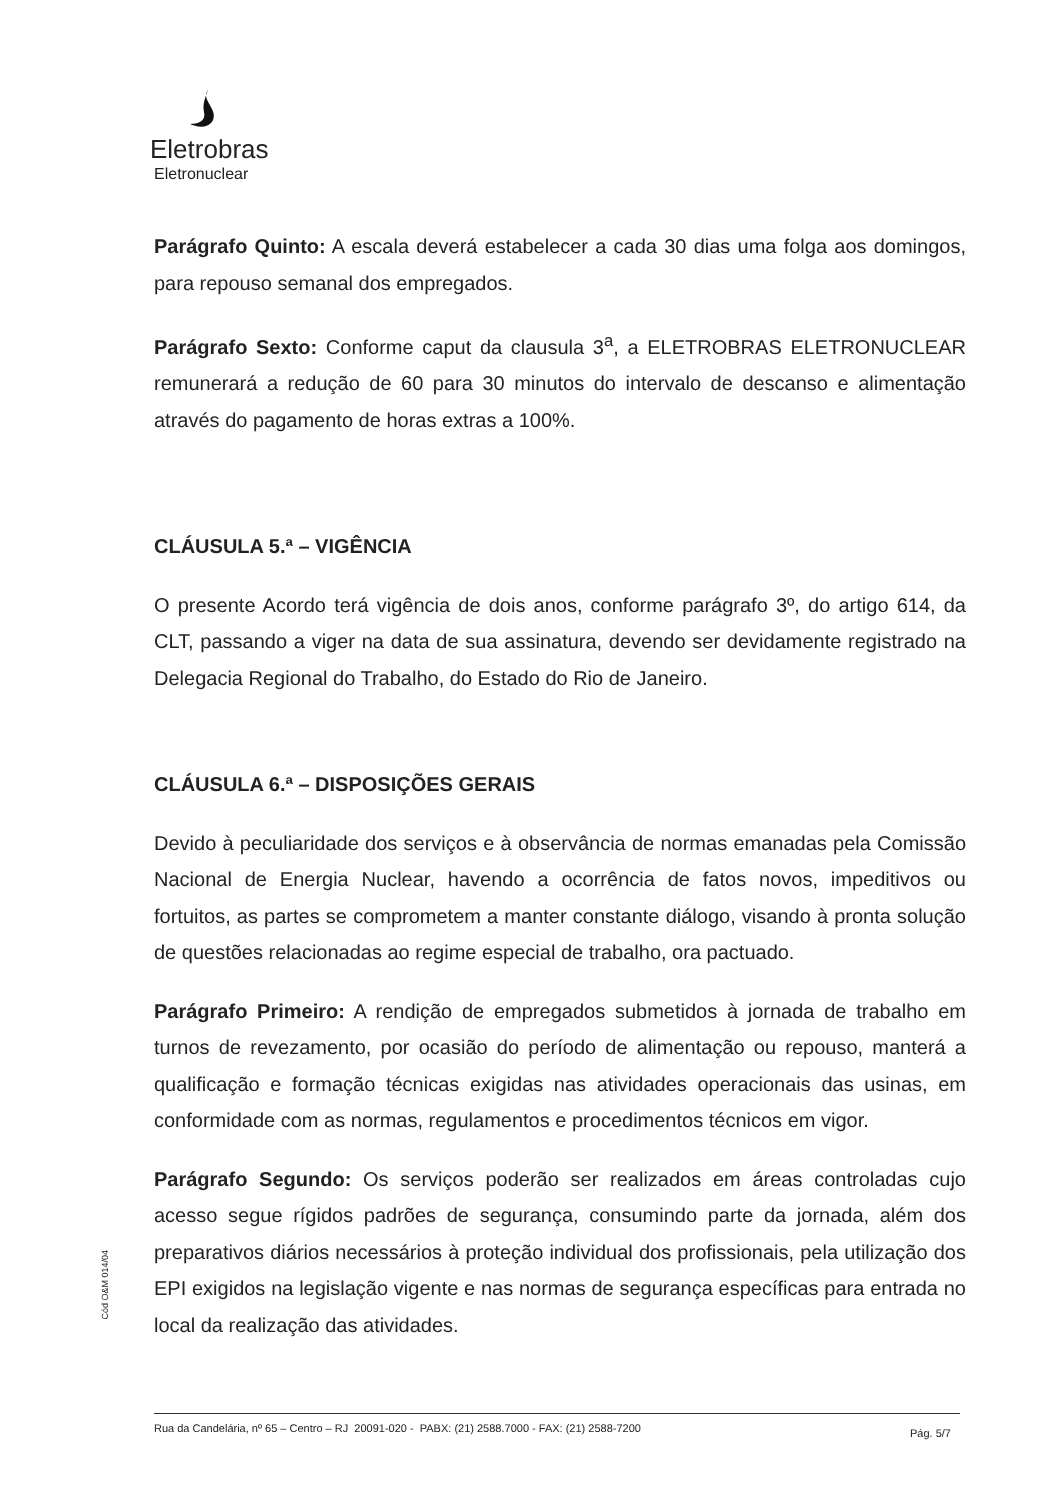Eletrobras
Eletronuclear
Parágrafo Quinto: A escala deverá estabelecer a cada 30 dias uma folga aos domingos, para repouso semanal dos empregados.
Parágrafo Sexto: Conforme caput da clausula 3<sup>a</sup>, a ELETROBRAS ELETRONUCLEAR remunerará a redução de 60 para 30 minutos do intervalo de descanso e alimentação através do pagamento de horas extras a 100%.
CLÁUSULA 5.ª – VIGÊNCIA
O presente Acordo terá vigência de dois anos, conforme parágrafo 3º, do artigo 614, da CLT, passando a viger na data de sua assinatura, devendo ser devidamente registrado na Delegacia Regional do Trabalho, do Estado do Rio de Janeiro.
CLÁUSULA 6.ª – DISPOSIÇÕES GERAIS
Devido à peculiaridade dos serviços e à observância de normas emanadas pela Comissão Nacional de Energia Nuclear, havendo a ocorrência de fatos novos, impeditivos ou fortuitos, as partes se comprometem a manter constante diálogo, visando à pronta solução de questões relacionadas ao regime especial de trabalho, ora pactuado.
Parágrafo Primeiro: A rendição de empregados submetidos à jornada de trabalho em turnos de revezamento, por ocasião do período de alimentação ou repouso, manterá a qualificação e formação técnicas exigidas nas atividades operacionais das usinas, em conformidade com as normas, regulamentos e procedimentos técnicos em vigor.
Parágrafo Segundo: Os serviços poderão ser realizados em áreas controladas cujo acesso segue rígidos padrões de segurança, consumindo parte da jornada, além dos preparativos diários necessários à proteção individual dos profissionais, pela utilização dos EPI exigidos na legislação vigente e nas normas de segurança específicas para entrada no local da realização das atividades.
Cód O&M 014/04
Rua da Candelária, nº 65 – Centro – RJ 20091-020 - PABX: (21) 2588.7000 - FAX: (21) 2588-7200
Pág. 5/7